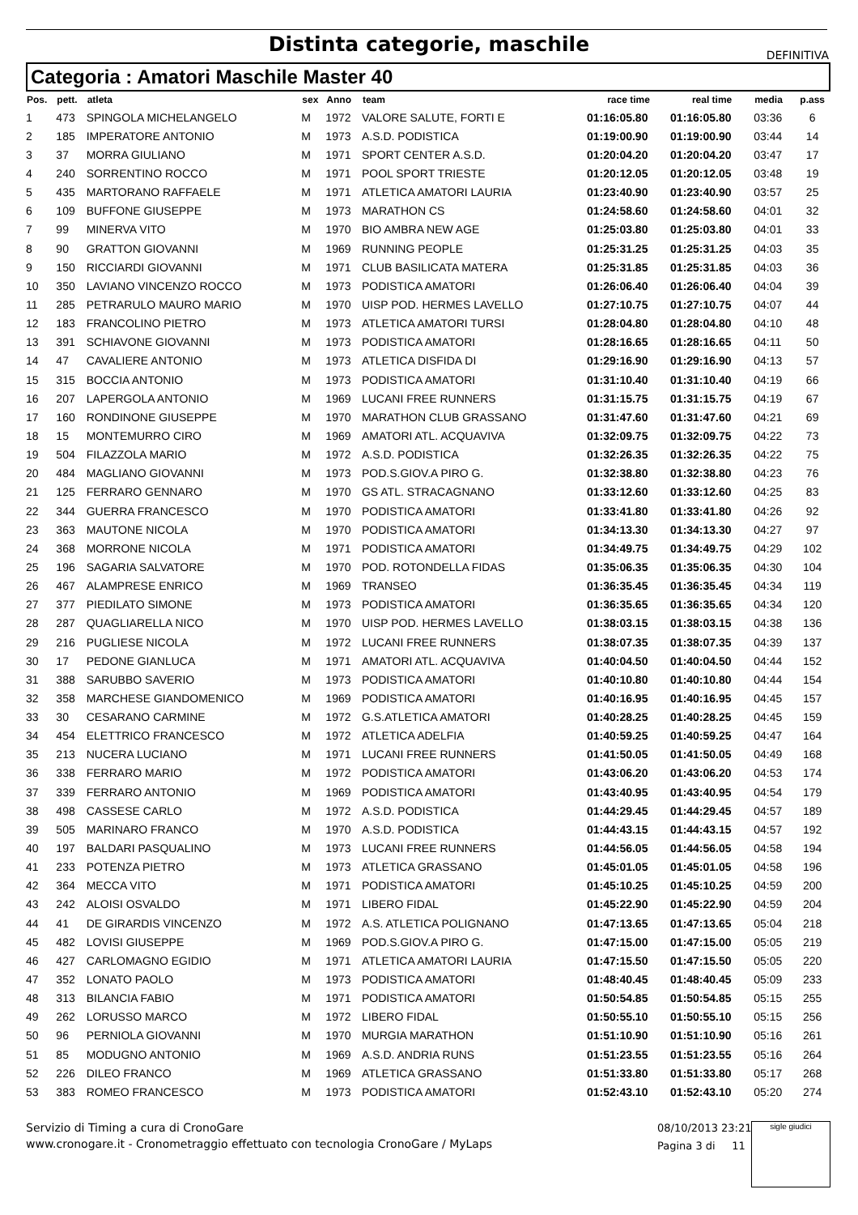Distinta categorie, maschile
DEFINITIVA
Categoria : Amatori Maschile Master 40
| Pos. | pett. | atleta | sex | Anno | team | race time | real time | media | p.ass |
| --- | --- | --- | --- | --- | --- | --- | --- | --- | --- |
| 1 | 473 | SPINGOLA MICHELANGELO | M | 1972 | VALORE SALUTE, FORTI E | 01:16:05.80 | 01:16:05.80 | 03:36 | 6 |
| 2 | 185 | IMPERATORE ANTONIO | M | 1973 | A.S.D. PODISTICA | 01:19:00.90 | 01:19:00.90 | 03:44 | 14 |
| 3 | 37 | MORRA GIULIANO | M | 1971 | SPORT CENTER A.S.D. | 01:20:04.20 | 01:20:04.20 | 03:47 | 17 |
| 4 | 240 | SORRENTINO ROCCO | M | 1971 | POOL SPORT TRIESTE | 01:20:12.05 | 01:20:12.05 | 03:48 | 19 |
| 5 | 435 | MARTORANO RAFFAELE | M | 1971 | ATLETICA AMATORI LAURIA | 01:23:40.90 | 01:23:40.90 | 03:57 | 25 |
| 6 | 109 | BUFFONE GIUSEPPE | M | 1973 | MARATHON CS | 01:24:58.60 | 01:24:58.60 | 04:01 | 32 |
| 7 | 99 | MINERVA VITO | M | 1970 | BIO AMBRA NEW AGE | 01:25:03.80 | 01:25:03.80 | 04:01 | 33 |
| 8 | 90 | GRATTON GIOVANNI | M | 1969 | RUNNING PEOPLE | 01:25:31.25 | 01:25:31.25 | 04:03 | 35 |
| 9 | 150 | RICCIARDI GIOVANNI | M | 1971 | CLUB BASILICATA MATERA | 01:25:31.85 | 01:25:31.85 | 04:03 | 36 |
| 10 | 350 | LAVIANO VINCENZO ROCCO | M | 1973 | PODISTICA AMATORI | 01:26:06.40 | 01:26:06.40 | 04:04 | 39 |
| 11 | 285 | PETRARULO MAURO MARIO | M | 1970 | UISP POD. HERMES LAVELLO | 01:27:10.75 | 01:27:10.75 | 04:07 | 44 |
| 12 | 183 | FRANCOLINO PIETRO | M | 1973 | ATLETICA AMATORI TURSI | 01:28:04.80 | 01:28:04.80 | 04:10 | 48 |
| 13 | 391 | SCHIAVONE GIOVANNI | M | 1973 | PODISTICA AMATORI | 01:28:16.65 | 01:28:16.65 | 04:11 | 50 |
| 14 | 47 | CAVALIERE ANTONIO | M | 1973 | ATLETICA DISFIDA DI | 01:29:16.90 | 01:29:16.90 | 04:13 | 57 |
| 15 | 315 | BOCCIA ANTONIO | M | 1973 | PODISTICA AMATORI | 01:31:10.40 | 01:31:10.40 | 04:19 | 66 |
| 16 | 207 | LAPERGOLA ANTONIO | M | 1969 | LUCANI FREE RUNNERS | 01:31:15.75 | 01:31:15.75 | 04:19 | 67 |
| 17 | 160 | RONDINONE GIUSEPPE | M | 1970 | MARATHON CLUB GRASSANO | 01:31:47.60 | 01:31:47.60 | 04:21 | 69 |
| 18 | 15 | MONTEMURRO CIRO | M | 1969 | AMATORI ATL. ACQUAVIVA | 01:32:09.75 | 01:32:09.75 | 04:22 | 73 |
| 19 | 504 | FILAZZOLA MARIO | M | 1972 | A.S.D. PODISTICA | 01:32:26.35 | 01:32:26.35 | 04:22 | 75 |
| 20 | 484 | MAGLIANO GIOVANNI | M | 1973 | POD.S.GIOV.A PIRO G. | 01:32:38.80 | 01:32:38.80 | 04:23 | 76 |
| 21 | 125 | FERRARO GENNARO | M | 1970 | GS ATL. STRACAGNANO | 01:33:12.60 | 01:33:12.60 | 04:25 | 83 |
| 22 | 344 | GUERRA FRANCESCO | M | 1970 | PODISTICA AMATORI | 01:33:41.80 | 01:33:41.80 | 04:26 | 92 |
| 23 | 363 | MAUTONE NICOLA | M | 1970 | PODISTICA AMATORI | 01:34:13.30 | 01:34:13.30 | 04:27 | 97 |
| 24 | 368 | MORRONE NICOLA | M | 1971 | PODISTICA AMATORI | 01:34:49.75 | 01:34:49.75 | 04:29 | 102 |
| 25 | 196 | SAGARIA SALVATORE | M | 1970 | POD. ROTONDELLA FIDAS | 01:35:06.35 | 01:35:06.35 | 04:30 | 104 |
| 26 | 467 | ALAMPRESE ENRICO | M | 1969 | TRANSEO | 01:36:35.45 | 01:36:35.45 | 04:34 | 119 |
| 27 | 377 | PIEDILATO SIMONE | M | 1973 | PODISTICA AMATORI | 01:36:35.65 | 01:36:35.65 | 04:34 | 120 |
| 28 | 287 | QUAGLIARELLA NICO | M | 1970 | UISP POD. HERMES LAVELLO | 01:38:03.15 | 01:38:03.15 | 04:38 | 136 |
| 29 | 216 | PUGLIESE NICOLA | M | 1972 | LUCANI FREE RUNNERS | 01:38:07.35 | 01:38:07.35 | 04:39 | 137 |
| 30 | 17 | PEDONE GIANLUCA | M | 1971 | AMATORI ATL. ACQUAVIVA | 01:40:04.50 | 01:40:04.50 | 04:44 | 152 |
| 31 | 388 | SARUBBO SAVERIO | M | 1973 | PODISTICA AMATORI | 01:40:10.80 | 01:40:10.80 | 04:44 | 154 |
| 32 | 358 | MARCHESE GIANDOMENICO | M | 1969 | PODISTICA AMATORI | 01:40:16.95 | 01:40:16.95 | 04:45 | 157 |
| 33 | 30 | CESARANO CARMINE | M | 1972 | G.S.ATLETICA AMATORI | 01:40:28.25 | 01:40:28.25 | 04:45 | 159 |
| 34 | 454 | ELETTRICO FRANCESCO | M | 1972 | ATLETICA ADELFIA | 01:40:59.25 | 01:40:59.25 | 04:47 | 164 |
| 35 | 213 | NUCERA LUCIANO | M | 1971 | LUCANI FREE RUNNERS | 01:41:50.05 | 01:41:50.05 | 04:49 | 168 |
| 36 | 338 | FERRARO MARIO | M | 1972 | PODISTICA AMATORI | 01:43:06.20 | 01:43:06.20 | 04:53 | 174 |
| 37 | 339 | FERRARO ANTONIO | M | 1969 | PODISTICA AMATORI | 01:43:40.95 | 01:43:40.95 | 04:54 | 179 |
| 38 | 498 | CASSESE CARLO | M | 1972 | A.S.D. PODISTICA | 01:44:29.45 | 01:44:29.45 | 04:57 | 189 |
| 39 | 505 | MARINARO FRANCO | M | 1970 | A.S.D. PODISTICA | 01:44:43.15 | 01:44:43.15 | 04:57 | 192 |
| 40 | 197 | BALDARI PASQUALINO | M | 1973 | LUCANI FREE RUNNERS | 01:44:56.05 | 01:44:56.05 | 04:58 | 194 |
| 41 | 233 | POTENZA PIETRO | M | 1973 | ATLETICA GRASSANO | 01:45:01.05 | 01:45:01.05 | 04:58 | 196 |
| 42 | 364 | MECCA VITO | M | 1971 | PODISTICA AMATORI | 01:45:10.25 | 01:45:10.25 | 04:59 | 200 |
| 43 | 242 | ALOISI OSVALDO | M | 1971 | LIBERO FIDAL | 01:45:22.90 | 01:45:22.90 | 04:59 | 204 |
| 44 | 41 | DE GIRARDIS VINCENZO | M | 1972 | A.S. ATLETICA POLIGNANO | 01:47:13.65 | 01:47:13.65 | 05:04 | 218 |
| 45 | 482 | LOVISI GIUSEPPE | M | 1969 | POD.S.GIOV.A PIRO G. | 01:47:15.00 | 01:47:15.00 | 05:05 | 219 |
| 46 | 427 | CARLOMAGNO EGIDIO | M | 1971 | ATLETICA AMATORI LAURIA | 01:47:15.50 | 01:47:15.50 | 05:05 | 220 |
| 47 | 352 | LONATO PAOLO | M | 1973 | PODISTICA AMATORI | 01:48:40.45 | 01:48:40.45 | 05:09 | 233 |
| 48 | 313 | BILANCIA FABIO | M | 1971 | PODISTICA AMATORI | 01:50:54.85 | 01:50:54.85 | 05:15 | 255 |
| 49 | 262 | LORUSSO MARCO | M | 1972 | LIBERO FIDAL | 01:50:55.10 | 01:50:55.10 | 05:15 | 256 |
| 50 | 96 | PERNIOLA GIOVANNI | M | 1970 | MURGIA MARATHON | 01:51:10.90 | 01:51:10.90 | 05:16 | 261 |
| 51 | 85 | MODUGNO ANTONIO | M | 1969 | A.S.D. ANDRIA RUNS | 01:51:23.55 | 01:51:23.55 | 05:16 | 264 |
| 52 | 226 | DILEO FRANCO | M | 1969 | ATLETICA GRASSANO | 01:51:33.80 | 01:51:33.80 | 05:17 | 268 |
| 53 | 383 | ROMEO FRANCESCO | M | 1973 | PODISTICA AMATORI | 01:52:43.10 | 01:52:43.10 | 05:20 | 274 |
Servizio di Timing a cura di CronoGare
www.cronogare.it - Cronometraggio effettuato con tecnologia CronoGare / MyLaps
08/10/2013 23:21
Pagina 3 di 11
sigle giudici